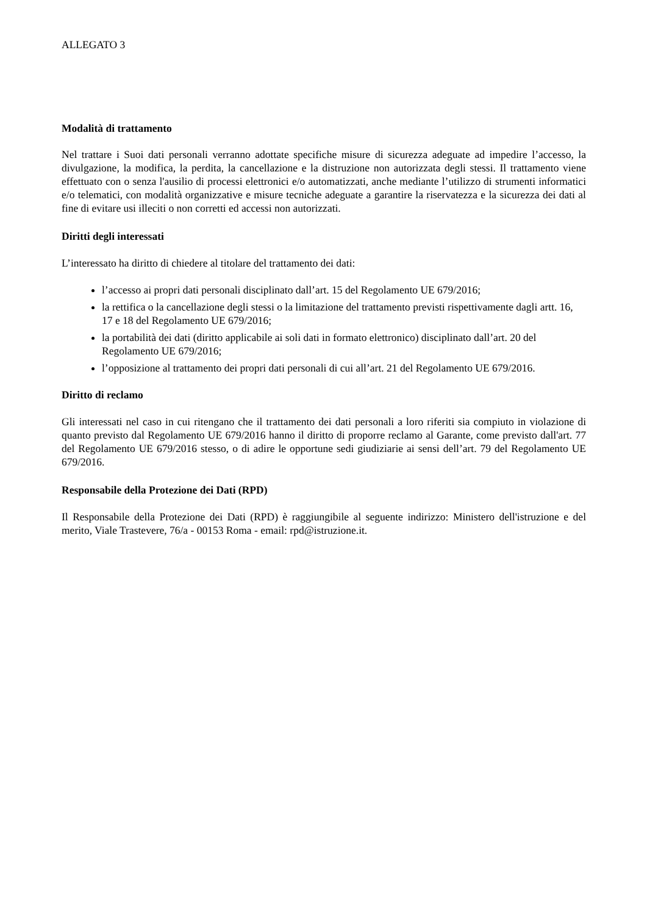ALLEGATO 3
Modalità di trattamento
Nel trattare i Suoi dati personali verranno adottate specifiche misure di sicurezza adeguate ad impedire l’accesso, la divulgazione, la modifica, la perdita, la cancellazione e la distruzione non autorizzata degli stessi. Il trattamento viene effettuato con o senza l'ausilio di processi elettronici e/o automatizzati, anche mediante l’utilizzo di strumenti informatici e/o telematici, con modalità organizzative e misure tecniche adeguate a garantire la riservatezza e la sicurezza dei dati al fine di evitare usi illeciti o non corretti ed accessi non autorizzati.
Diritti degli interessati
L’interessato ha diritto di chiedere al titolare del trattamento dei dati:
l’accesso ai propri dati personali disciplinato dall’art. 15 del Regolamento UE 679/2016;
la rettifica o la cancellazione degli stessi o la limitazione del trattamento previsti rispettivamente dagli artt. 16, 17 e 18 del Regolamento UE 679/2016;
la portabilità dei dati (diritto applicabile ai soli dati in formato elettronico) disciplinato dall’art. 20 del Regolamento UE 679/2016;
l’opposizione al trattamento dei propri dati personali di cui all’art. 21 del Regolamento UE 679/2016.
Diritto di reclamo
Gli interessati nel caso in cui ritengano che il trattamento dei dati personali a loro riferiti sia compiuto in violazione di quanto previsto dal Regolamento UE 679/2016 hanno il diritto di proporre reclamo al Garante, come previsto dall'art. 77 del Regolamento UE 679/2016 stesso, o di adire le opportune sedi giudiziarie ai sensi dell’art. 79 del Regolamento UE 679/2016.
Responsabile della Protezione dei Dati (RPD)
Il Responsabile della Protezione dei Dati (RPD) è raggiungibile al seguente indirizzo: Ministero dell'istruzione e del merito, Viale Trastevere, 76/a - 00153 Roma - email: rpd@istruzione.it.